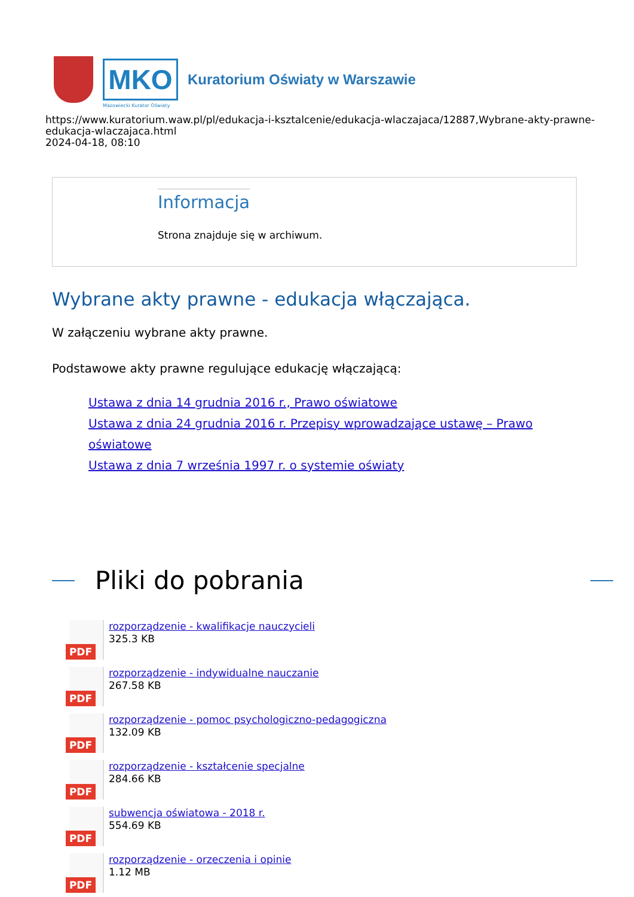MKO
Kuratorium Oświaty w Warszawie
Mazowiecki Kurator Oświaty
https://www.kuratorium.waw.pl/pl/edukacja-i-ksztalcenie/edukacja-wlaczajaca/12887,Wybrane-akty-prawne-edukacja-wlaczajaca.html
2024-04-18, 08:10
Informacja
Strona znajduje się w archiwum.
Wybrane akty prawne - edukacja włączająca.
W załączeniu wybrane akty prawne.
Podstawowe akty prawne regulujące edukację włączającą:
Ustawa z dnia 14 grudnia 2016 r., Prawo oświatowe
Ustawa z dnia 24 grudnia 2016 r. Przepisy wprowadzające ustawę – Prawo oświatowe
Ustawa z dnia 7 września 1997 r. o systemie oświaty
Pliki do pobrania
PDF
rozporządzenie - kwalifikacje nauczycieli
325.3 KB
PDF
rozporządzenie - indywidualne nauczanie
267.58 KB
PDF
rozporządzenie - pomoc psychologiczno-pedagogiczna
132.09 KB
PDF
rozporządzenie - kształcenie specjalne
284.66 KB
PDF
subwencja oświatowa - 2018 r.
554.69 KB
PDF
rozporządzenie - orzeczenia i opinie
1.12 MB